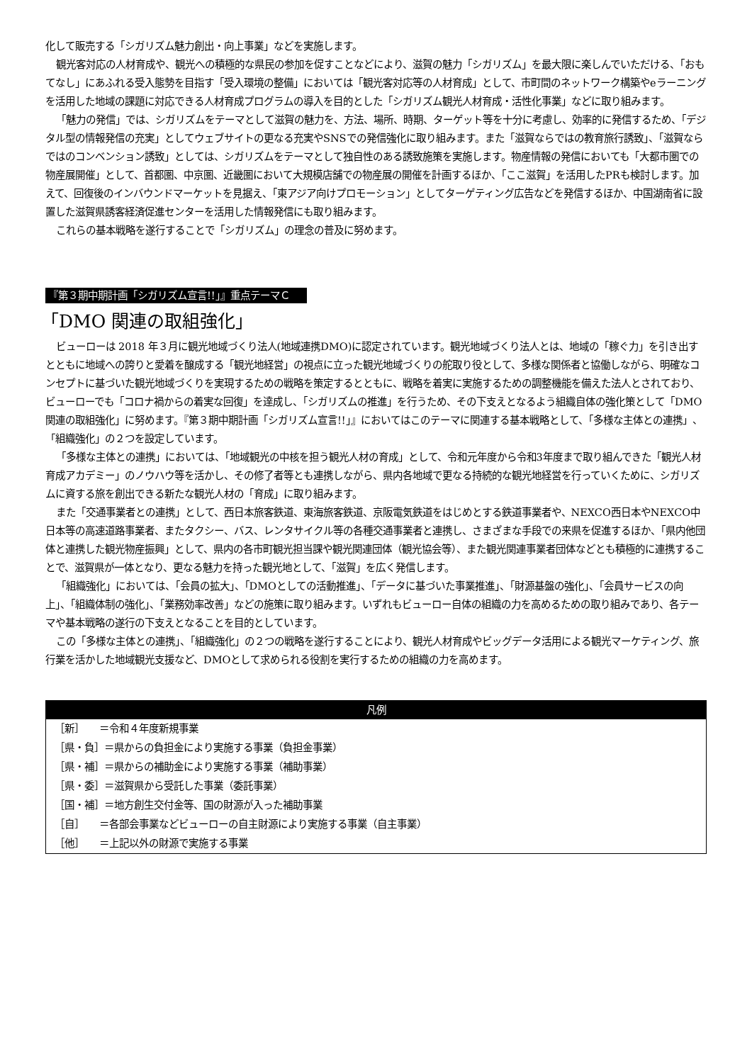化して販売する「シガリズム魅力創出・向上事業」などを実施します。
観光客対応の人材育成や、観光への積極的な県民の参加を促すことなどにより、滋賀の魅力「シガリズム」を最大限に楽しんでいただける、「おもてなし」にあふれる受入態勢を目指す「受入環境の整備」においては「観光客対応等の人材育成」として、市町間のネットワーク構築やeラーニングを活用した地域の課題に対応できる人材育成プログラムの導入を目的とした「シガリズム観光人材育成・活性化事業」などに取り組みます。
「魅力の発信」では、シガリズムをテーマとして滋賀の魅力を、方法、場所、時期、ターゲット等を十分に考慮し、効率的に発信するため、「デジタル型の情報発信の充実」としてウェブサイトの更なる充実やSNSでの発信強化に取り組みます。また「滋賀ならではの教育旅行誘致」、「滋賀ならではのコンベンション誘致」としては、シガリズムをテーマとして独自性のある誘致施策を実施します。物産情報の発信においても「大都市圏での物産展開催」として、首都圏、中京圏、近畿圏において大規模店舗での物産展の開催を計画するほか、「ここ滋賀」を活用したPRも検討します。加えて、回復後のインバウンドマーケットを見据え、「東アジア向けプロモーション」としてターゲティング広告などを発信するほか、中国湖南省に設置した滋賀県誘客経済促進センターを活用した情報発信にも取り組みます。
これらの基本戦略を遂行することで「シガリズム」の理念の普及に努めます。
『第３期中期計画「シガリズム宣言!!」』重点テーマＣ
「DMO 関連の取組強化」
ビューローは 2018 年３月に観光地域づくり法人(地域連携DMO)に認定されています。観光地域づくり法人とは、地域の「稼ぐ力」を引き出すとともに地域への誇りと愛着を醸成する「観光地経営」の視点に立った観光地域づくりの舵取り役として、多様な関係者と協働しながら、明確なコンセプトに基づいた観光地域づくりを実現するための戦略を策定するとともに、戦略を着実に実施するための調整機能を備えた法人とされており、ビューローでも「コロナ禍からの着実な回復」を達成し、「シガリズムの推進」を行うため、その下支えとなるよう組織自体の強化策として「DMO関連の取組強化」に努めます。『第３期中期計画「シガリズム宣言!!」』においてはこのテーマに関連する基本戦略として、「多様な主体との連携」、「組織強化」の２つを設定しています。
「多様な主体との連携」においては、「地域観光の中核を担う観光人材の育成」として、令和元年度から令和3年度まで取り組んできた「観光人材育成アカデミー」のノウハウ等を活かし、その修了者等とも連携しながら、県内各地域で更なる持続的な観光地経営を行っていくために、シガリズムに資する旅を創出できる新たな観光人材の「育成」に取り組みます。
また「交通事業者との連携」として、西日本旅客鉄道、東海旅客鉄道、京阪電気鉄道をはじめとする鉄道事業者や、NEXCO西日本やNEXCO中日本等の高速道路事業者、またタクシー、バス、レンタサイクル等の各種交通事業者と連携し、さまざまな手段での来県を促進するほか、「県内他団体と連携した観光物産振興」として、県内の各市町観光担当課や観光関連団体（観光協会等）、また観光関連事業者団体などとも積極的に連携することで、滋賀県が一体となり、更なる魅力を持った観光地として、「滋賀」を広く発信します。
「組織強化」においては、「会員の拡大」、「DMOとしての活動推進」、「データに基づいた事業推進」、「財源基盤の強化」、「会員サービスの向上」、「組織体制の強化」、「業務効率改善」などの施策に取り組みます。いずれもビューロー自体の組織の力を高めるための取り組みであり、各テーマや基本戦略の遂行の下支えとなることを目的としています。
この「多様な主体との連携」、「組織強化」の２つの戦略を遂行することにより、観光人材育成やビッグデータ活用による観光マーケティング、旅行業を活かした地域観光支援など、DMOとして求められる役割を実行するための組織の力を高めます。
| 凡例 |
| --- |
| ［新］ ＝令和４年度新規事業 |
| ［県・負］＝県からの負担金により実施する事業（負担金事業） |
| ［県・補］＝県からの補助金により実施する事業（補助事業） |
| ［県・委］＝滋賀県から受託した事業（委託事業） |
| ［国・補］＝地方創生交付金等、国の財源が入った補助事業 |
| ［自］ ＝各部会事業などビューローの自主財源により実施する事業（自主事業） |
| ［他］ ＝上記以外の財源で実施する事業 |